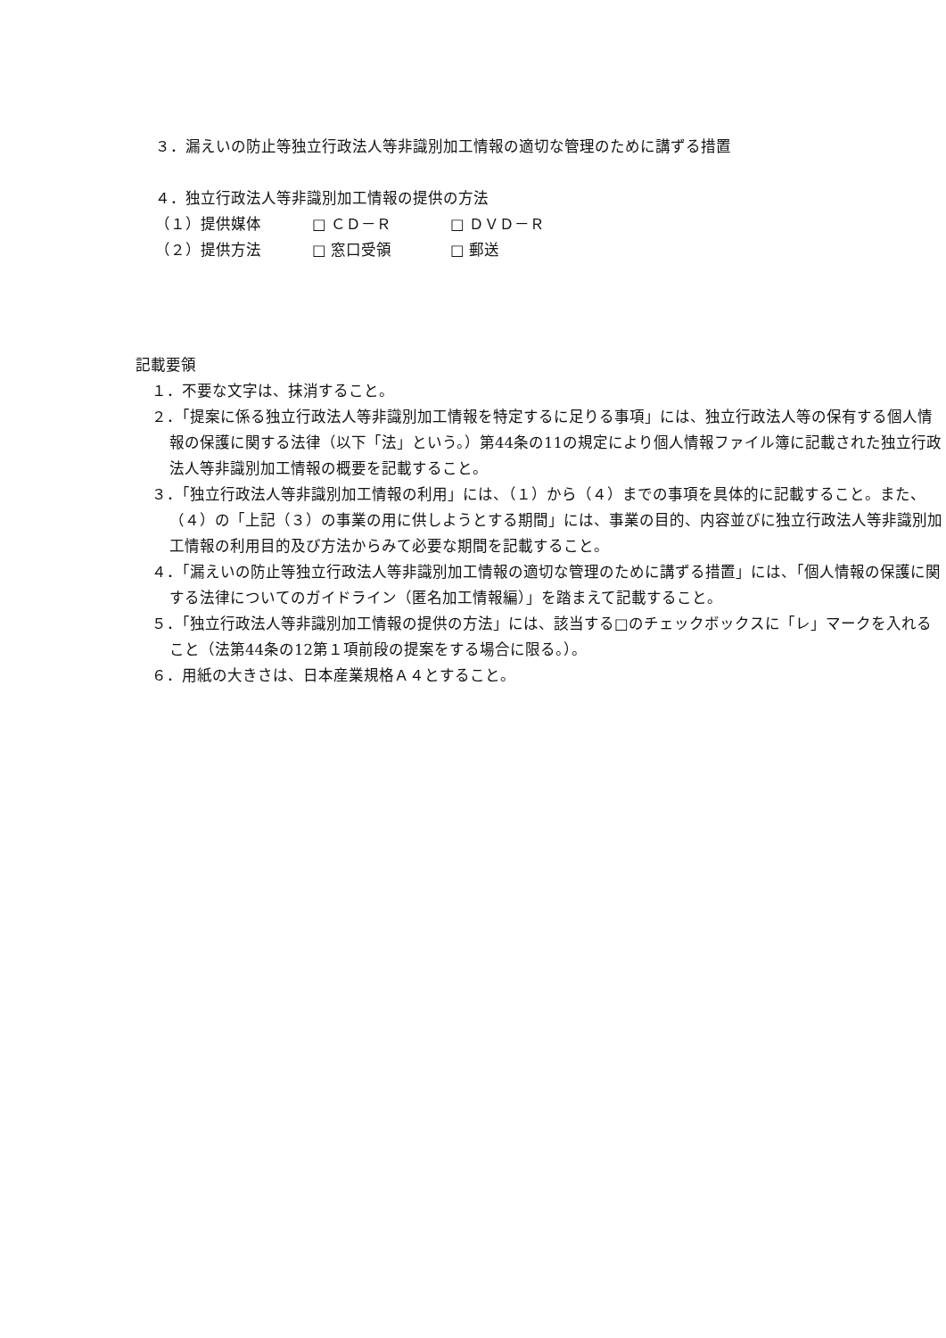３．漏えいの防止等独立行政法人等非識別加工情報の適切な管理のために講ずる措置
４．独立行政法人等非識別加工情報の提供の方法
（１）提供媒体 □ ＣＤ－Ｒ □ ＤＶＤ－Ｒ
（２）提供方法 □ 窓口受領 □ 郵送
記載要領
１．不要な文字は、抹消すること。
２．「提案に係る独立行政法人等非識別加工情報を特定するに足りる事項」には、独立行政法人等の保有する個人情報の保護に関する法律（以下「法」という。）第44条の11の規定により個人情報ファイル簿に記載された独立行政法人等非識別加工情報の概要を記載すること。
３．「独立行政法人等非識別加工情報の利用」には、（１）から（４）までの事項を具体的に記載すること。また、（４）の「上記（３）の事業の用に供しようとする期間」には、事業の目的、内容並びに独立行政法人等非識別加工情報の利用目的及び方法からみて必要な期間を記載すること。
４．「漏えいの防止等独立行政法人等非識別加工情報の適切な管理のために講ずる措置」には、「個人情報の保護に関する法律についてのガイドライン（匿名加工情報編）」を踏まえて記載すること。
５．「独立行政法人等非識別加工情報の提供の方法」には、該当する□のチェックボックスに「レ」マークを入れること（法第44条の12第１項前段の提案をする場合に限る。）。
６．用紙の大きさは、日本産業規格Ａ４とすること。